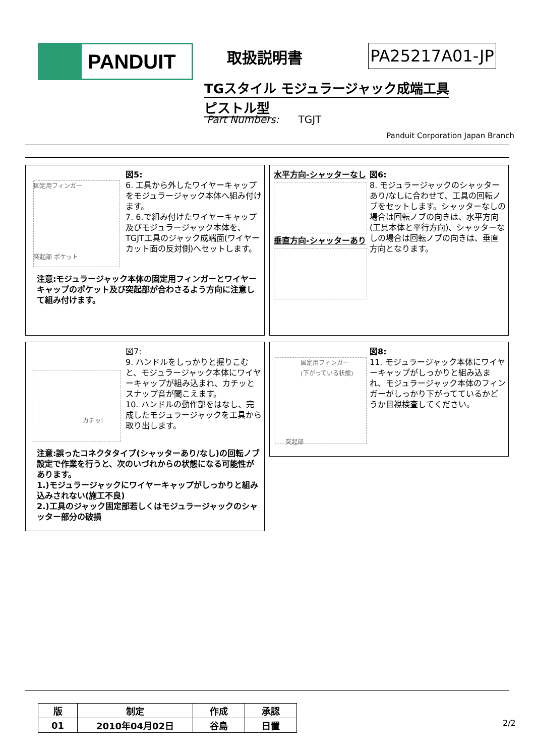PANDUIT 取扱説明書 PA25217A01-JP
TGスタイル モジュラージャック成端工具
ピストル型
Part Numbers: TGJT
Panduit Corporation Japan Branch
固定用フィンガー
突起部 ポケット
図5:
6. 工具から外したワイヤーキャップをモジュラージャック本体へ組み付けます。
7. 6.で組み付けたワイヤーキャップ及びモジュラージャック本体を、TGJT工具のジャック成端面(ワイヤーカット面の反対側)へセットします。
注意:モジュラージャック本体の固定用フィンガーとワイヤーキャップのポケット及び突起部が合わさるよう方向に注意して組み付けます。
水平方向-シャッターなし
垂直方向-シャッターあり
図6:
8. モジュラージャックのシャッターあり/なしに合わせて、工具の回転ノブをセットします。シャッターなしの場合は回転ノブの向きは、水平方向(工具本体と平行方向)、シャッターなしの場合は回転ノブの向きは、垂直方向となります。
カチッ!
図7:
9. ハンドルをしっかりと握りこむと、モジュラージャック本体にワイヤーキャップが組み込まれ、カチッとスナップ音が聞こえます。
10. ハンドルの動作部をはなし、完成したモジュラージャックを工具から取り出します。
注意:誤ったコネクタタイプ(シャッターあり/なし)の回転ノブ設定で作業を行うと、次のいづれからの状態になる可能性があります。
1.)モジュラージャックにワイヤーキャップがしっかりと組み込みされない(施工不良)
2.)工具のジャック固定部若しくはモジュラージャックのシャッター部分の破損
固定用フィンガー
(下がっている状態)
突起部
図8:
11. モジュラージャック本体にワイヤーキャップがしっかりと組み込まれ、モジュラージャック本体のフィンガーがしっかり下がってているかどうか目視検査してください。
| 版 | 制定 | 作成 | 承認 |
| --- | --- | --- | --- |
| 01 | 2010年04月02日 | 谷島 | 日置 |
2/2